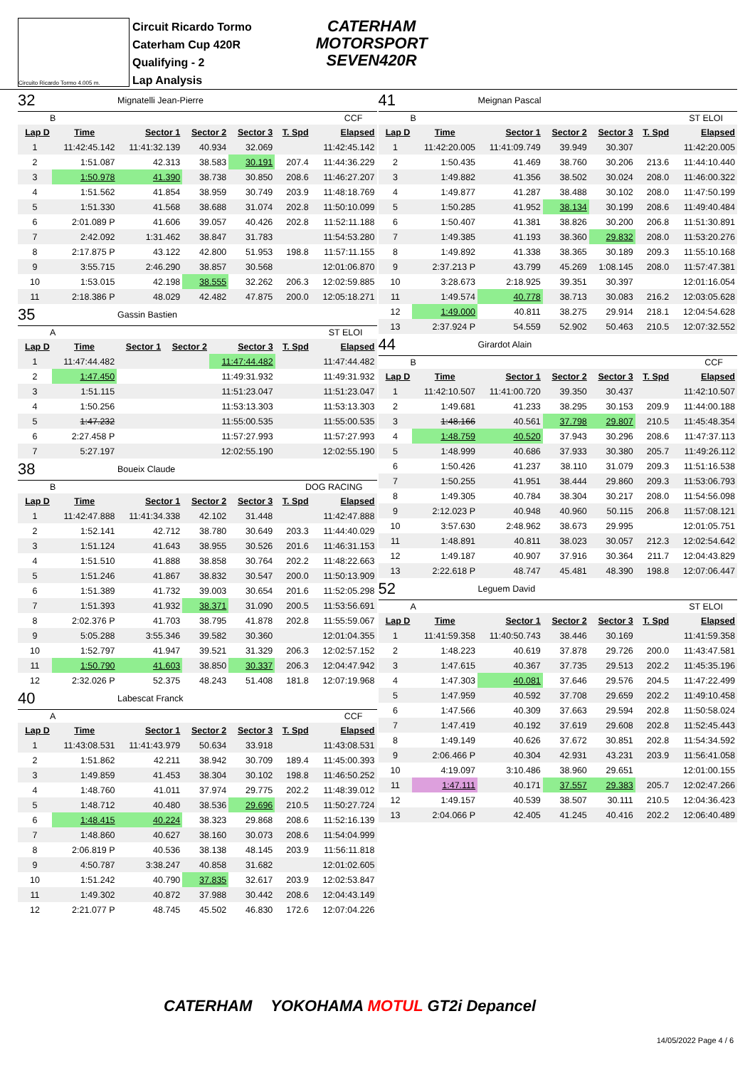Circuito Ricardo Tormo 4.005 m.
Circuit Ricardo Tormo
Caterham Cup 420R
Qualifying - 2
Lap Analysis
CATERHAM
MOTORSPORT
SEVEN420R
32 Mignatelli Jean-Pierre
B CCF
| Lap D | Time | Sector 1 | Sector 2 | Sector 3 | T. Spd | Elapsed |
| --- | --- | --- | --- | --- | --- | --- |
| 1 | 11:42:45.142 | 11:41:32.139 | 40.934 | 32.069 | | 11:42:45.142 |
| 2 | 1:51.087 | 42.313 | 38.583 | 30.191 | 207.4 | 11:44:36.229 |
| 3 | 1:50.978 | 41.390 | 38.738 | 30.850 | 208.6 | 11:46:27.207 |
| 4 | 1:51.562 | 41.854 | 38.959 | 30.749 | 203.9 | 11:48:18.769 |
| 5 | 1:51.330 | 41.568 | 38.688 | 31.074 | 202.8 | 11:50:10.099 |
| 6 | 2:01.089 P | 41.606 | 39.057 | 40.426 | 202.8 | 11:52:11.188 |
| 7 | 2:42.092 | 1:31.462 | 38.847 | 31.783 | | 11:54:53.280 |
| 8 | 2:17.875 P | 43.122 | 42.800 | 51.953 | 198.8 | 11:57:11.155 |
| 9 | 3:55.715 | 2:46.290 | 38.857 | 30.568 | | 12:01:06.870 |
| 10 | 1:53.015 | 42.198 | 38.555 | 32.262 | 206.3 | 12:02:59.885 |
| 11 | 2:18.386 P | 48.029 | 42.482 | 47.875 | 200.0 | 12:05:18.271 |
35 Gassin Bastien
A ST ELOI
| Lap D | Time | Sector 1 | Sector 2 | Sector 3 | T. Spd | Elapsed |
| --- | --- | --- | --- | --- | --- | --- |
| 1 | 11:47:44.482 | | | 11:47:44.482 | | 11:47:44.482 |
| 2 | 1:47.450 | | | 11:49:31.932 | | 11:49:31.932 |
| 3 | 1:51.115 | | | 11:51:23.047 | | 11:51:23.047 |
| 4 | 1:50.256 | | | 11:53:13.303 | | 11:53:13.303 |
| 5 | 1:47.232 | | | 11:55:00.535 | | 11:55:00.535 |
| 6 | 2:27.458 P | | | 11:57:27.993 | | 11:57:27.993 |
| 7 | 5:27.197 | | | 12:02:55.190 | | 12:02:55.190 |
38 Boueix Claude
B DOG RACING
| Lap D | Time | Sector 1 | Sector 2 | Sector 3 | T. Spd | Elapsed |
| --- | --- | --- | --- | --- | --- | --- |
| 1 | 11:42:47.888 | 11:41:34.338 | 42.102 | 31.448 | | 11:42:47.888 |
| 2 | 1:52.141 | 42.712 | 38.780 | 30.649 | 203.3 | 11:44:40.029 |
| 3 | 1:51.124 | 41.643 | 38.955 | 30.526 | 201.6 | 11:46:31.153 |
| 4 | 1:51.510 | 41.888 | 38.858 | 30.764 | 202.2 | 11:48:22.663 |
| 5 | 1:51.246 | 41.867 | 38.832 | 30.547 | 200.0 | 11:50:13.909 |
| 6 | 1:51.389 | 41.732 | 39.003 | 30.654 | 201.6 | 11:52:05.298 |
| 7 | 1:51.393 | 41.932 | 38.371 | 31.090 | 200.5 | 11:53:56.691 |
| 8 | 2:02.376 P | 41.703 | 38.795 | 41.878 | 202.8 | 11:55:59.067 |
| 9 | 5:05.288 | 3:55.346 | 39.582 | 30.360 | | 12:01:04.355 |
| 10 | 1:52.797 | 41.947 | 39.521 | 31.329 | 206.3 | 12:02:57.152 |
| 11 | 1:50.790 | 41.603 | 38.850 | 30.337 | 206.3 | 12:04:47.942 |
| 12 | 2:32.026 P | 52.375 | 48.243 | 51.408 | 181.8 | 12:07:19.968 |
40 Labescat Franck
A CCF
| Lap D | Time | Sector 1 | Sector 2 | Sector 3 | T. Spd | Elapsed |
| --- | --- | --- | --- | --- | --- | --- |
| 1 | 11:43:08.531 | 11:41:43.979 | 50.634 | 33.918 | | 11:43:08.531 |
| 2 | 1:51.862 | 42.211 | 38.942 | 30.709 | 189.4 | 11:45:00.393 |
| 3 | 1:49.859 | 41.453 | 38.304 | 30.102 | 198.8 | 11:46:50.252 |
| 4 | 1:48.760 | 41.011 | 37.974 | 29.775 | 202.2 | 11:48:39.012 |
| 5 | 1:48.712 | 40.480 | 38.536 | 29.696 | 210.5 | 11:50:27.724 |
| 6 | 1:48.415 | 40.224 | 38.323 | 29.868 | 208.6 | 11:52:16.139 |
| 7 | 1:48.860 | 40.627 | 38.160 | 30.073 | 208.6 | 11:54:04.999 |
| 8 | 2:06.819 P | 40.536 | 38.138 | 48.145 | 203.9 | 11:56:11.818 |
| 9 | 4:50.787 | 3:38.247 | 40.858 | 31.682 | | 12:01:02.605 |
| 10 | 1:51.242 | 40.790 | 37.835 | 32.617 | 203.9 | 12:02:53.847 |
| 11 | 1:49.302 | 40.872 | 37.988 | 30.442 | 208.6 | 12:04:43.149 |
| 12 | 2:21.077 P | 48.745 | 45.502 | 46.830 | 172.6 | 12:07:04.226 |
41 Meignan Pascal
B ST ELOI
| Lap D | Time | Sector 1 | Sector 2 | Sector 3 | T. Spd | Elapsed |
| --- | --- | --- | --- | --- | --- | --- |
| 1 | 11:42:20.005 | 11:41:09.749 | 39.949 | 30.307 | | 11:42:20.005 |
| 2 | 1:50.435 | 41.469 | 38.760 | 30.206 | 213.6 | 11:44:10.440 |
| 3 | 1:49.882 | 41.356 | 38.502 | 30.024 | 208.0 | 11:46:00.322 |
| 4 | 1:49.877 | 41.287 | 38.488 | 30.102 | 208.0 | 11:47:50.199 |
| 5 | 1:50.285 | 41.952 | 38.134 | 30.199 | 208.6 | 11:49:40.484 |
| 6 | 1:50.407 | 41.381 | 38.826 | 30.200 | 206.8 | 11:51:30.891 |
| 7 | 1:49.385 | 41.193 | 38.360 | 29.832 | 208.0 | 11:53:20.276 |
| 8 | 1:49.892 | 41.338 | 38.365 | 30.189 | 209.3 | 11:55:10.168 |
| 9 | 2:37.213 P | 43.799 | 45.269 | 1:08.145 | 208.0 | 11:57:47.381 |
| 10 | 3:28.673 | 2:18.925 | 39.351 | 30.397 | | 12:01:16.054 |
| 11 | 1:49.574 | 40.778 | 38.713 | 30.083 | 216.2 | 12:03:05.628 |
| 12 | 1:49.000 | 40.811 | 38.275 | 29.914 | 218.1 | 12:04:54.628 |
| 13 | 2:37.924 P | 54.559 | 52.902 | 50.463 | 210.5 | 12:07:32.552 |
44 Girardot Alain
B CCF
| Lap D | Time | Sector 1 | Sector 2 | Sector 3 | T. Spd | Elapsed |
| --- | --- | --- | --- | --- | --- | --- |
| 1 | 11:42:10.507 | 11:41:00.720 | 39.350 | 30.437 | | 11:42:10.507 |
| 2 | 1:49.681 | 41.233 | 38.295 | 30.153 | 209.9 | 11:44:00.188 |
| 3 | 1:48.166 | 40.561 | 37.798 | 29.807 | 210.5 | 11:45:48.354 |
| 4 | 1:48.759 | 40.520 | 37.943 | 30.296 | 208.6 | 11:47:37.113 |
| 5 | 1:48.999 | 40.686 | 37.933 | 30.380 | 205.7 | 11:49:26.112 |
| 6 | 1:50.426 | 41.237 | 38.110 | 31.079 | 209.3 | 11:51:16.538 |
| 7 | 1:50.255 | 41.951 | 38.444 | 29.860 | 209.3 | 11:53:06.793 |
| 8 | 1:49.305 | 40.784 | 38.304 | 30.217 | 208.0 | 11:54:56.098 |
| 9 | 2:12.023 P | 40.948 | 40.960 | 50.115 | 206.8 | 11:57:08.121 |
| 10 | 3:57.630 | 2:48.962 | 38.673 | 29.995 | | 12:01:05.751 |
| 11 | 1:48.891 | 40.811 | 38.023 | 30.057 | 212.3 | 12:02:54.642 |
| 12 | 1:49.187 | 40.907 | 37.916 | 30.364 | 211.7 | 12:04:43.829 |
| 13 | 2:22.618 P | 48.747 | 45.481 | 48.390 | 198.8 | 12:07:06.447 |
52 Leguem David
A ST ELOI
| Lap D | Time | Sector 1 | Sector 2 | Sector 3 | T. Spd | Elapsed |
| --- | --- | --- | --- | --- | --- | --- |
| 1 | 11:41:59.358 | 11:40:50.743 | 38.446 | 30.169 | | 11:41:59.358 |
| 2 | 1:48.223 | 40.619 | 37.878 | 29.726 | 200.0 | 11:43:47.581 |
| 3 | 1:47.615 | 40.367 | 37.735 | 29.513 | 202.2 | 11:45:35.196 |
| 4 | 1:47.303 | 40.081 | 37.646 | 29.576 | 204.5 | 11:47:22.499 |
| 5 | 1:47.959 | 40.592 | 37.708 | 29.659 | 202.2 | 11:49:10.458 |
| 6 | 1:47.566 | 40.309 | 37.663 | 29.594 | 202.8 | 11:50:58.024 |
| 7 | 1:47.419 | 40.192 | 37.619 | 29.608 | 202.8 | 11:52:45.443 |
| 8 | 1:49.149 | 40.626 | 37.672 | 30.851 | 202.8 | 11:54:34.592 |
| 9 | 2:06.466 P | 40.304 | 42.931 | 43.231 | 203.9 | 11:56:41.058 |
| 10 | 4:19.097 | 3:10.486 | 38.960 | 29.651 | | 12:01:00.155 |
| 11 | 1:47.111 | 40.171 | 37.557 | 29.383 | 205.7 | 12:02:47.266 |
| 12 | 1:49.157 | 40.539 | 38.507 | 30.111 | 210.5 | 12:04:36.423 |
| 13 | 2:04.066 P | 42.405 | 41.245 | 40.416 | 202.2 | 12:06:40.489 |
CATERHAM YOKOHAMA MOTUL GT2i Depancel
14/05/2022 Page 4 / 6